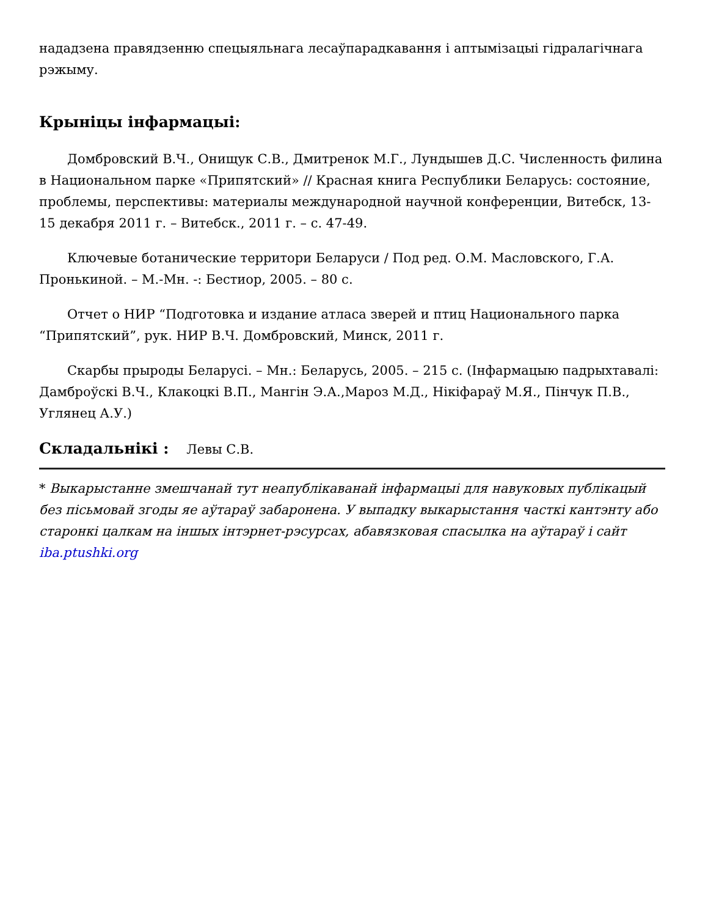нададзена правядзенню спецыяльнага лесаўпарадкавання і аптымізацыі гідралагічнага рэжыму.
Крыніцы інфармацыі:
Домбровский В.Ч., Онищук С.В., Дмитренок М.Г., Лундышев Д.С. Численность филина в Национальном парке «Припятский» // Красная книга Республики Беларусь: состояние, проблемы, перспективы: материалы международной научной конференции, Витебск, 13-15 декабря 2011 г. – Витебск., 2011 г. – с. 47-49.
Ключевые ботанические территори Беларуси / Под ред. О.М. Масловского, Г.А. Пронькиной. – М.-Мн. -: Бестиор, 2005. – 80 с.
Отчет о НИР “Подготовка и издание атласа зверей и птиц Национального парка “Припятский”, рук. НИР В.Ч. Домбровский, Минск, 2011 г.
Скарбы прыроды Беларусі. – Мн.: Беларусь, 2005. – 215 с. (Інфармацыю падрыхтавалі: Дамброўскі В.Ч., Клакоцкі В.П., Мангін Э.А.,Мароз М.Д., Нікіфараў М.Я., Пінчук П.В., Углянец А.У.)
Складальнікі : Левы С.В.
* Выкарыстанне змешчанай тут неапублікаванай інфармацыі для навуковых публікацый без пісьмовай згоды яе аўтараў забаронена. У выпадку выкарыстання часткі кантэнту або старонкі цалкам на іншых інтэрнет-рэсурсах, абавязковая спасылка на аўтараў і сайт iba.ptushki.org